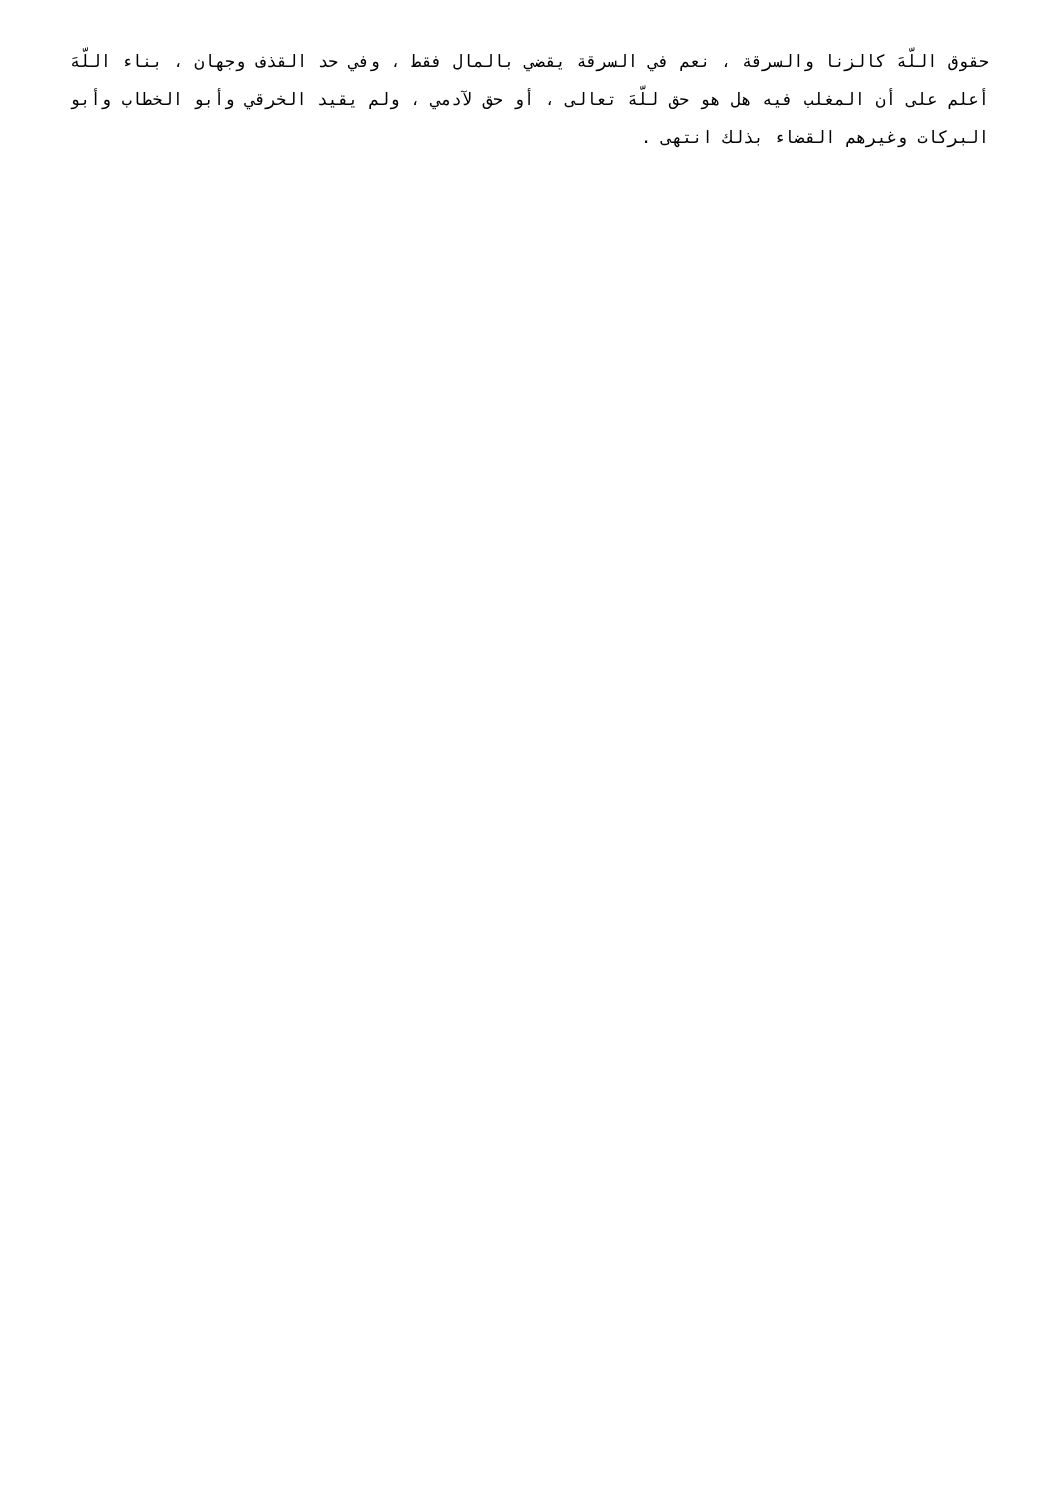حقوق اللّهَ كالزنا والسرقة ، نعم في السرقة يقضي بالمال فقط ، وفي حد القذف وجهان ، بناء اللّهَ أعلم على أن المغلب فيه هل هو حق للّهَ تعالى ، أو حق لآدمي ، ولم يقيد الخرقي وأبو الخطاب وأبو البركات وغيرهم القضاء بذلك انتهى .